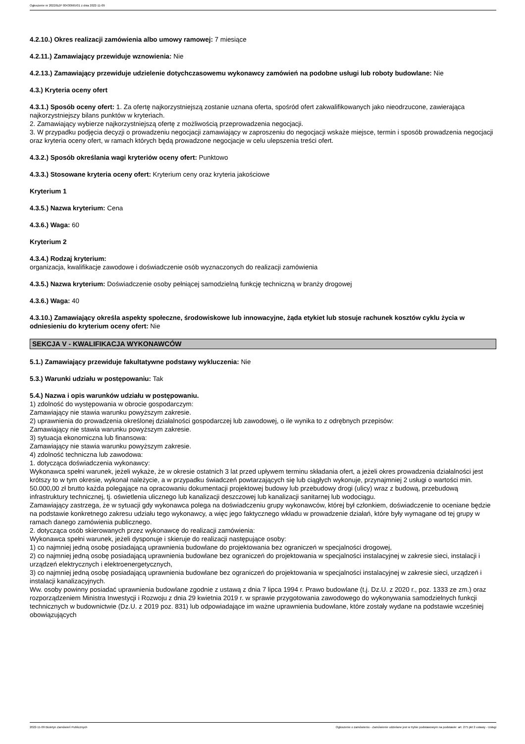Ogłoszenie nr 2022/BZP 00430665/01 z dnia 2022-11-09
4.2.10.) Okres realizacji zamówienia albo umowy ramowej: 7 miesiące
4.2.11.) Zamawiający przewiduje wznowienia: Nie
4.2.13.) Zamawiający przewiduje udzielenie dotychczasowemu wykonawcy zamówień na podobne usługi lub roboty budowlane: Nie
4.3.) Kryteria oceny ofert
4.3.1.) Sposób oceny ofert: 1. Za ofertę najkorzystniejszą zostanie uznana oferta, spośród ofert zakwalifikowanych jako nieodrzucone, zawierająca najkorzystniejszy bilans punktów w kryteriach.
2. Zamawiający wybierze najkorzystniejszą ofertę z możliwością przeprowadzenia negocjacji.
3. W przypadku podjęcia decyzji o prowadzeniu negocjacji zamawiający w zaproszeniu do negocjacji wskaże miejsce, termin i sposób prowadzenia negocjacji oraz kryteria oceny ofert, w ramach których będą prowadzone negocjacje w celu ulepszenia treści ofert.
4.3.2.) Sposób określania wagi kryteriów oceny ofert: Punktowo
4.3.3.) Stosowane kryteria oceny ofert: Kryterium ceny oraz kryteria jakościowe
Kryterium 1
4.3.5.) Nazwa kryterium: Cena
4.3.6.) Waga: 60
Kryterium 2
4.3.4.) Rodzaj kryterium:
organizacja, kwalifikacje zawodowe i doświadczenie osób wyznaczonych do realizacji zamówienia
4.3.5.) Nazwa kryterium: Doświadczenie osoby pełniącej samodzielną funkcję techniczną w branży drogowej
4.3.6.) Waga: 40
4.3.10.) Zamawiający określa aspekty społeczne, środowiskowe lub innowacyjne, żąda etykiet lub stosuje rachunek kosztów cyklu życia w odniesieniu do kryterium oceny ofert: Nie
SEKCJA V - KWALIFIKACJA WYKONAWCÓW
5.1.) Zamawiający przewiduje fakultatywne podstawy wykluczenia: Nie
5.3.) Warunki udziału w postępowaniu: Tak
5.4.) Nazwa i opis warunków udziału w postępowaniu.
1) zdolność do występowania w obrocie gospodarczym:
Zamawiający nie stawia warunku powyższym zakresie.
2) uprawnienia do prowadzenia określonej działalności gospodarczej lub zawodowej, o ile wynika to z odrębnych przepisów:
Zamawiający nie stawia warunku powyższym zakresie.
3) sytuacja ekonomiczna lub finansowa:
Zamawiający nie stawia warunku powyższym zakresie.
4) zdolność techniczna lub zawodowa:
1. dotycząca doświadczenia wykonawcy:
Wykonawca spełni warunek, jeżeli wykaże, że w okresie ostatnich 3 lat przed upływem terminu składania ofert, a jeżeli okres prowadzenia działalności jest krótszy to w tym okresie, wykonał należycie, a w przypadku świadczeń powtarzających się lub ciągłych wykonuje, przynajmniej 2 usługi o wartości min. 50.000,00 zł brutto każda polegające na opracowaniu dokumentacji projektowej budowy lub przebudowy drogi (ulicy) wraz z budową, przebudową infrastruktury technicznej, tj. oświetlenia ulicznego lub kanalizacji deszczowej lub kanalizacji sanitarnej lub wodociągu.
Zamawiający zastrzega, że w sytuacji gdy wykonawca polega na doświadczeniu grupy wykonawców, której był członkiem, doświadczenie to oceniane będzie na podstawie konkretnego zakresu udziału tego wykonawcy, a więc jego faktycznego wkładu w prowadzenie działań, które były wymagane od tej grupy w ramach danego zamówienia publicznego.
2. dotycząca osób skierowanych przez wykonawcę do realizacji zamówienia:
Wykonawca spełni warunek, jeżeli dysponuje i skieruje do realizacji następujące osoby:
1) co najmniej jedną osobę posiadającą uprawnienia budowlane do projektowania bez ograniczeń w specjalności drogowej,
2) co najmniej jedną osobę posiadającą uprawnienia budowlane bez ograniczeń do projektowania w specjalności instalacyjnej w zakresie sieci, instalacji i urządzeń elektrycznych i elektroenergetycznych,
3) co najmniej jedną osobę posiadającą uprawnienia budowlane bez ograniczeń do projektowania w specjalności instalacyjnej w zakresie sieci, urządzeń i instalacji kanalizacyjnych.
Ww. osoby powinny posiadać uprawnienia budowlane zgodnie z ustawą z dnia 7 lipca 1994 r. Prawo budowlane (t.j. Dz.U. z 2020 r., poz. 1333 ze zm.) oraz rozporządzeniem Ministra Inwestycji i Rozwoju z dnia 29 kwietnia 2019 r. w sprawie przygotowania zawodowego do wykonywania samodzielnych funkcji technicznych w budownictwie (Dz.U. z 2019 poz. 831) lub odpowiadające im ważne uprawnienia budowlane, które zostały wydane na podstawie wcześniej obowiązujących
2022-11-09 Biuletyn Zamówień Publicznych Ogłoszenie o zamówieniu - Zamówienie udzielane jest w trybie podstawowym na podstawie: art. 275 pkt 2 ustawy - Usługi